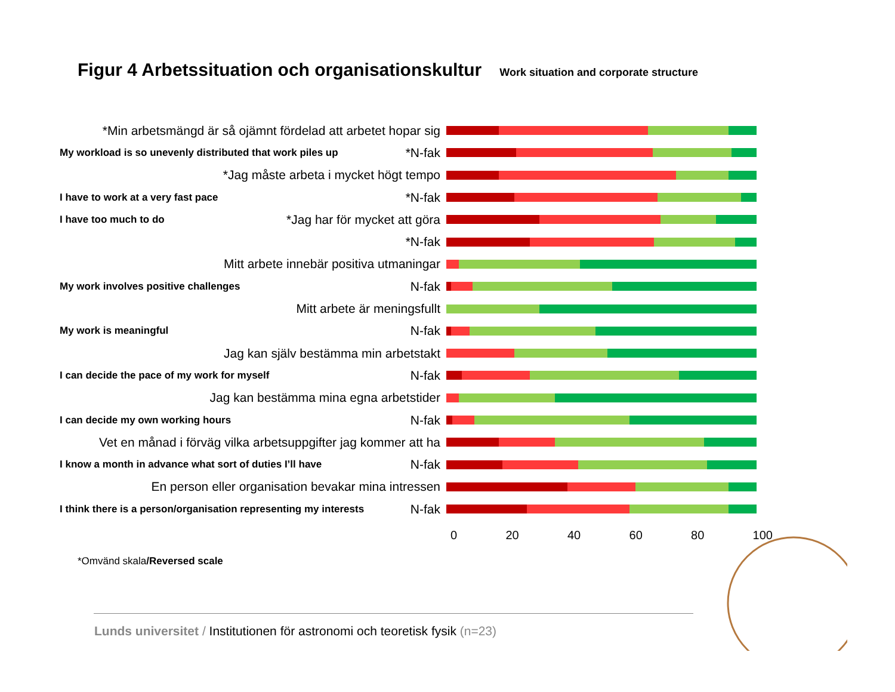Figur 4 Arbetssituation och organisationskultur Work situation and corporate structure
*Min arbetsmängd är så ojämnt fördelad att arbetet hopar sig
My workload is so unevenly distributed that work piles up *N-fak
*Jag måste arbeta i mycket högt tempo
I have to work at a very fast pace *N-fak
I have too much to do *Jag har för mycket att göra
*N-fak
Mitt arbete innebär positiva utmaningar
My work involves positive challenges N-fak
Mitt arbete är meningsfullt
My work is meaningful N-fak
Jag kan själv bestämma min arbetstakt
I can decide the pace of my work for myself N-fak
Jag kan bestämma mina egna arbetstider
I can decide my own working hours N-fak
Vet en månad i förväg vilka arbetsuppgifter jag kommer att ha
I know a month in advance what sort of duties I’ll have N-fak
En person eller organisation bevakar mina intressen
I think there is a person/organisation representing my interests N-fak
0 20 40 60 80 100
*Omvänd skala/Reversed scale
Lunds universitet / Institutionen för astronomi och teoretisk fysik (n=23)